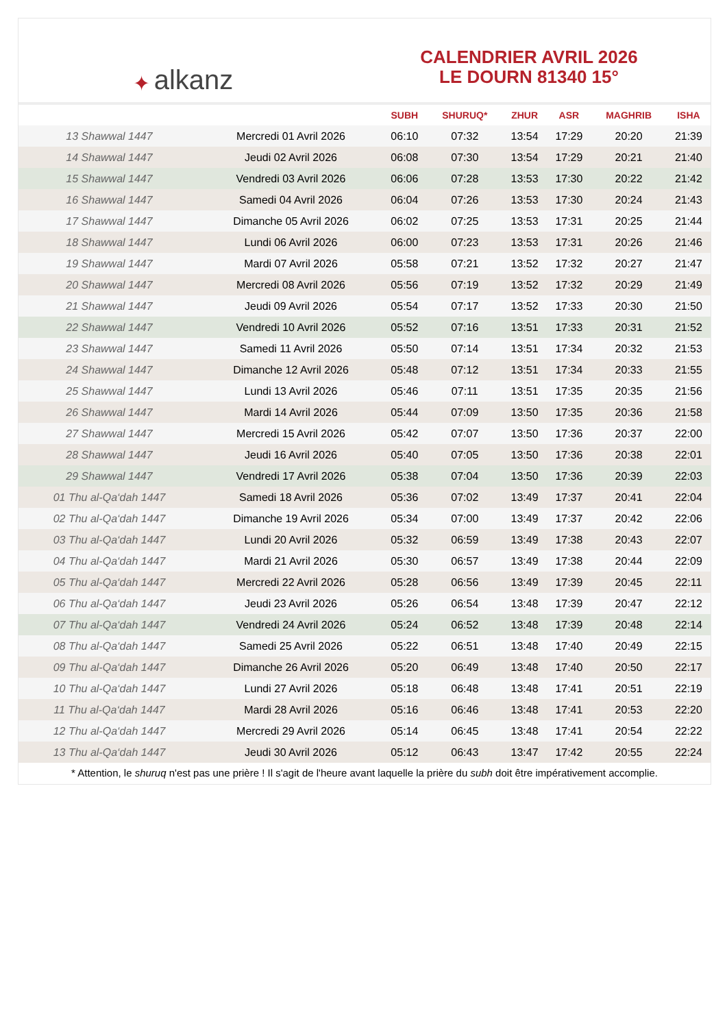✦ alkanz
CALENDRIER AVRIL 2026
LE DOURN 81340 15°
| | | SUBH | SHURUQ* | ZHUR | ASR | MAGHRIB | ISHA |
| --- | --- | --- | --- | --- | --- | --- | --- |
| 13 Shawwal 1447 | Mercredi 01 Avril 2026 | 06:10 | 07:32 | 13:54 | 17:29 | 20:20 | 21:39 |
| 14 Shawwal 1447 | Jeudi 02 Avril 2026 | 06:08 | 07:30 | 13:54 | 17:29 | 20:21 | 21:40 |
| 15 Shawwal 1447 | Vendredi 03 Avril 2026 | 06:06 | 07:28 | 13:53 | 17:30 | 20:22 | 21:42 |
| 16 Shawwal 1447 | Samedi 04 Avril 2026 | 06:04 | 07:26 | 13:53 | 17:30 | 20:24 | 21:43 |
| 17 Shawwal 1447 | Dimanche 05 Avril 2026 | 06:02 | 07:25 | 13:53 | 17:31 | 20:25 | 21:44 |
| 18 Shawwal 1447 | Lundi 06 Avril 2026 | 06:00 | 07:23 | 13:53 | 17:31 | 20:26 | 21:46 |
| 19 Shawwal 1447 | Mardi 07 Avril 2026 | 05:58 | 07:21 | 13:52 | 17:32 | 20:27 | 21:47 |
| 20 Shawwal 1447 | Mercredi 08 Avril 2026 | 05:56 | 07:19 | 13:52 | 17:32 | 20:29 | 21:49 |
| 21 Shawwal 1447 | Jeudi 09 Avril 2026 | 05:54 | 07:17 | 13:52 | 17:33 | 20:30 | 21:50 |
| 22 Shawwal 1447 | Vendredi 10 Avril 2026 | 05:52 | 07:16 | 13:51 | 17:33 | 20:31 | 21:52 |
| 23 Shawwal 1447 | Samedi 11 Avril 2026 | 05:50 | 07:14 | 13:51 | 17:34 | 20:32 | 21:53 |
| 24 Shawwal 1447 | Dimanche 12 Avril 2026 | 05:48 | 07:12 | 13:51 | 17:34 | 20:33 | 21:55 |
| 25 Shawwal 1447 | Lundi 13 Avril 2026 | 05:46 | 07:11 | 13:51 | 17:35 | 20:35 | 21:56 |
| 26 Shawwal 1447 | Mardi 14 Avril 2026 | 05:44 | 07:09 | 13:50 | 17:35 | 20:36 | 21:58 |
| 27 Shawwal 1447 | Mercredi 15 Avril 2026 | 05:42 | 07:07 | 13:50 | 17:36 | 20:37 | 22:00 |
| 28 Shawwal 1447 | Jeudi 16 Avril 2026 | 05:40 | 07:05 | 13:50 | 17:36 | 20:38 | 22:01 |
| 29 Shawwal 1447 | Vendredi 17 Avril 2026 | 05:38 | 07:04 | 13:50 | 17:36 | 20:39 | 22:03 |
| 01 Thu al-Qa‘dah 1447 | Samedi 18 Avril 2026 | 05:36 | 07:02 | 13:49 | 17:37 | 20:41 | 22:04 |
| 02 Thu al-Qa‘dah 1447 | Dimanche 19 Avril 2026 | 05:34 | 07:00 | 13:49 | 17:37 | 20:42 | 22:06 |
| 03 Thu al-Qa‘dah 1447 | Lundi 20 Avril 2026 | 05:32 | 06:59 | 13:49 | 17:38 | 20:43 | 22:07 |
| 04 Thu al-Qa‘dah 1447 | Mardi 21 Avril 2026 | 05:30 | 06:57 | 13:49 | 17:38 | 20:44 | 22:09 |
| 05 Thu al-Qa‘dah 1447 | Mercredi 22 Avril 2026 | 05:28 | 06:56 | 13:49 | 17:39 | 20:45 | 22:11 |
| 06 Thu al-Qa‘dah 1447 | Jeudi 23 Avril 2026 | 05:26 | 06:54 | 13:48 | 17:39 | 20:47 | 22:12 |
| 07 Thu al-Qa‘dah 1447 | Vendredi 24 Avril 2026 | 05:24 | 06:52 | 13:48 | 17:39 | 20:48 | 22:14 |
| 08 Thu al-Qa‘dah 1447 | Samedi 25 Avril 2026 | 05:22 | 06:51 | 13:48 | 17:40 | 20:49 | 22:15 |
| 09 Thu al-Qa‘dah 1447 | Dimanche 26 Avril 2026 | 05:20 | 06:49 | 13:48 | 17:40 | 20:50 | 22:17 |
| 10 Thu al-Qa‘dah 1447 | Lundi 27 Avril 2026 | 05:18 | 06:48 | 13:48 | 17:41 | 20:51 | 22:19 |
| 11 Thu al-Qa‘dah 1447 | Mardi 28 Avril 2026 | 05:16 | 06:46 | 13:48 | 17:41 | 20:53 | 22:20 |
| 12 Thu al-Qa‘dah 1447 | Mercredi 29 Avril 2026 | 05:14 | 06:45 | 13:48 | 17:41 | 20:54 | 22:22 |
| 13 Thu al-Qa‘dah 1447 | Jeudi 30 Avril 2026 | 05:12 | 06:43 | 13:47 | 17:42 | 20:55 | 22:24 |
* Attention, le shuruq n'est pas une prière ! Il s'agit de l'heure avant laquelle la prière du subh doit être impérativement accomplie.